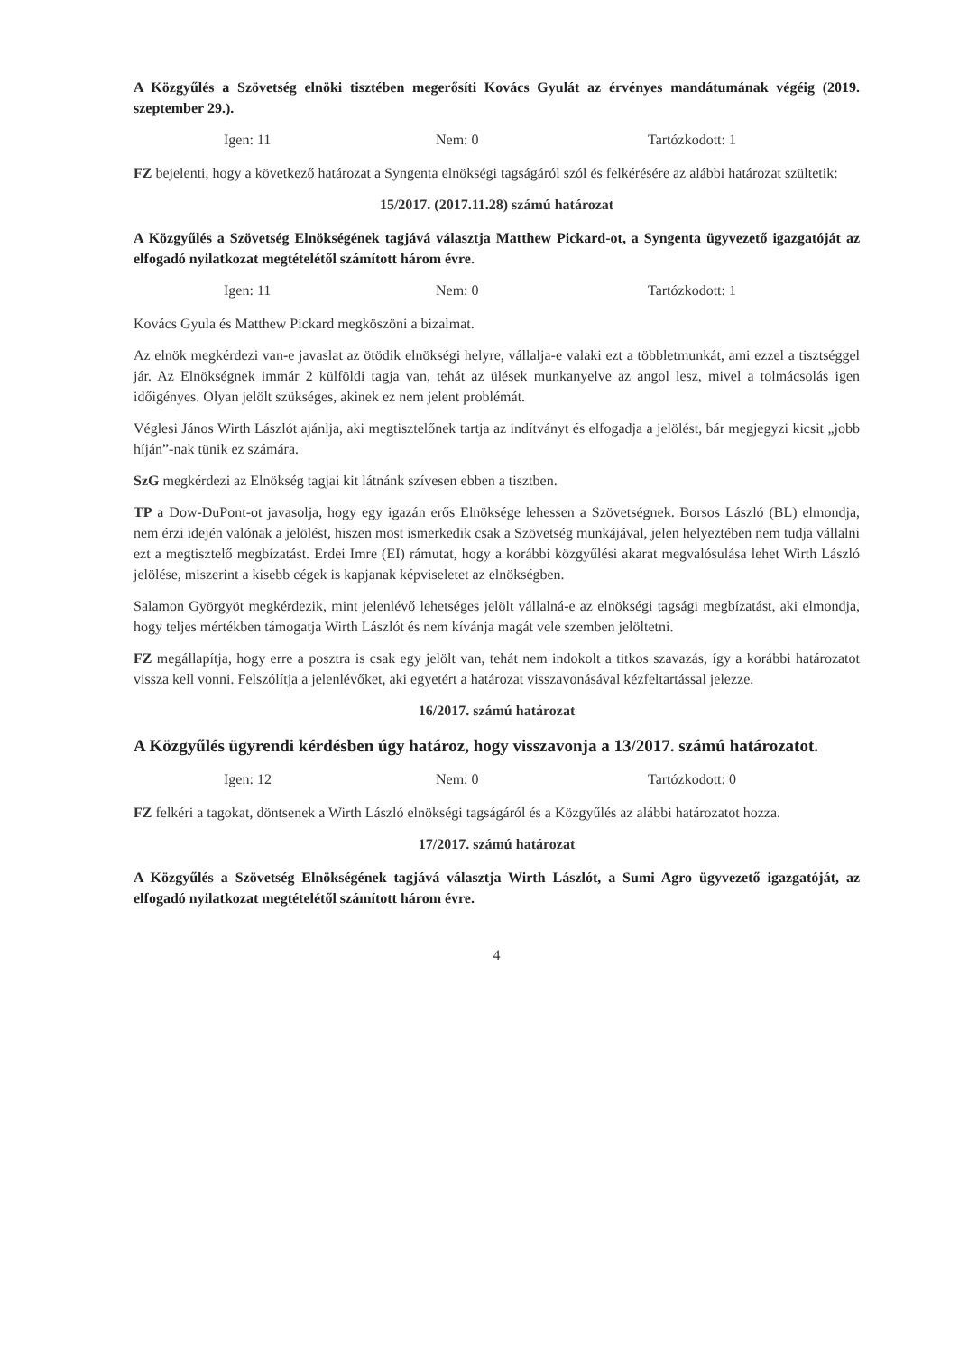A Közgyűlés a Szövetség elnöki tisztében megerősíti Kovács Gyulát az érvényes mandátumának végéig (2019. szeptember 29.).
Igen: 11 Nem: 0 Tartózkodott: 1
FZ bejelenti, hogy a következő határozat a Syngenta elnökségi tagságáról szól és felkérésére az alábbi határozat szültetik:
15/2017. (2017.11.28) számú határozat
A Közgyűlés a Szövetség Elnökségének tagjává választja Matthew Pickard-ot, a Syngenta ügyvezető igazgatóját az elfogadó nyilatkozat megtételétől számított három évre.
Igen: 11 Nem: 0 Tartózkodott: 1
Kovács Gyula és Matthew Pickard megköszöni a bizalmat.
Az elnök megkérdezi van-e javaslat az ötödik elnökségi helyre, vállalja-e valaki ezt a többletmunkát, ami ezzel a tisztséggel jár. Az Elnökségnek immár 2 külföldi tagja van, tehát az ülések munkanyelve az angol lesz, mivel a tolmácsolás igen időigényes. Olyan jelölt szükséges, akinek ez nem jelent problémát.
Véglesi János Wirth Lászlót ajánlja, aki megtisztelőnek tartja az indítványt és elfogadja a jelölést, bár megjegyzi kicsit „jobb híján”-nak tünik ez számára.
SzG megkérdezi az Elnökség tagjai kit látnánk szívesen ebben a tisztben.
TP a Dow-DuPont-ot javasolja, hogy egy igazán erős Elnöksége lehessen a Szövetségnek. Borsos László (BL) elmondja, nem érzi idején valónak a jelölést, hiszen most ismerkedik csak a Szövetség munkájával, jelen helyeztében nem tudja vállalni ezt a megtisztelő megbízatást. Erdei Imre (EI) rámutat, hogy a korábbi közgyűlési akarat megvalósulása lehet Wirth László jelölése, miszerint a kisebb cégek is kapjanak képviseletet az elnökségben.
Salamon Györgyöt megkérdezik, mint jelenlévő lehetséges jelölt vállalná-e az elnökségi tagsági megbízatást, aki elmondja, hogy teljes mértékben támogatja Wirth Lászlót és nem kívánja magát vele szemben jelöltetni.
FZ megállapítja, hogy erre a posztra is csak egy jelölt van, tehát nem indokolt a titkos szavazás, így a korábbi határozatot vissza kell vonni. Felszólítja a jelenlévőket, aki egyetért a határozat visszavonásával kézfeltartással jelezze.
16/2017. számú határozat
A Közgyűlés ügyrendi kérdésben úgy határoz, hogy visszavonja a 13/2017. számú határozatot.
Igen: 12 Nem: 0 Tartózkodott: 0
FZ felkéri a tagokat, döntsenek a Wirth László elnökségi tagságáról és a Közgyűlés az alábbi határozatot hozza.
17/2017. számú határozat
A Közgyűlés a Szövetség Elnökségének tagjává választja Wirth Lászlót, a Sumi Agro ügyvezető igazgatóját, az elfogadó nyilatkozat megtételétől számított három évre.
4